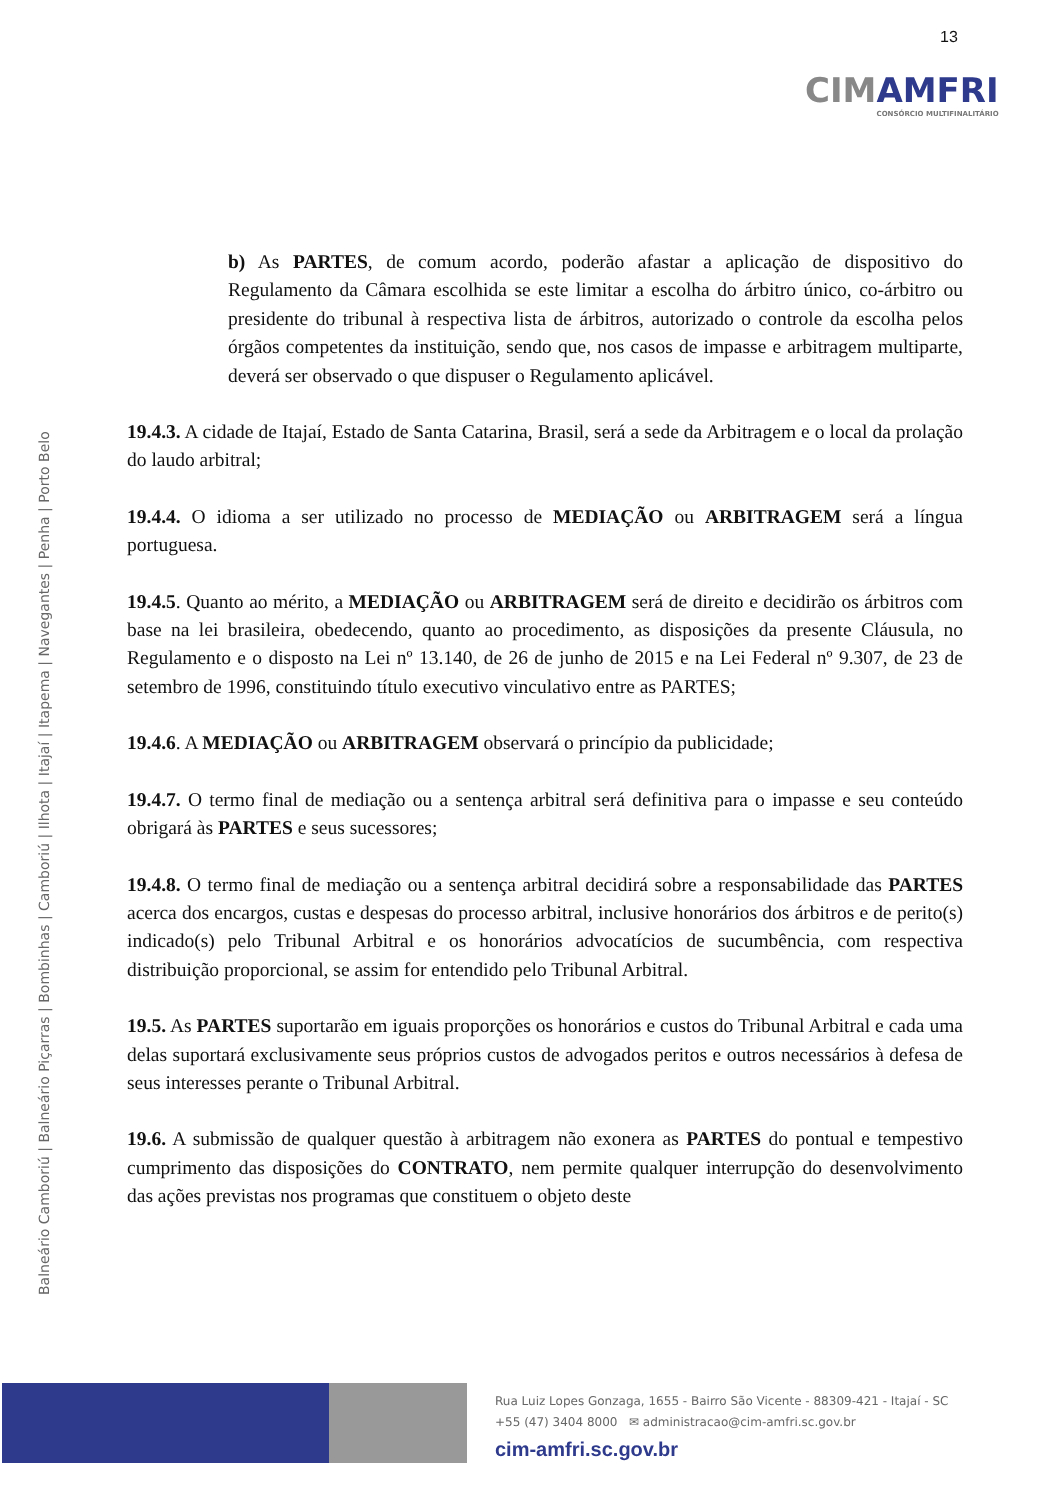13
CIMAMFRI
CONSÓRCIO MULTIFINALITÁRIO
Balneário Camboriú | Balneário Piçarras | Bombinhas | Camboriú | Ilhota | Itajaí | Itapema | Navegantes | Penha | Porto Belo
b) As PARTES, de comum acordo, poderão afastar a aplicação de dispositivo do Regulamento da Câmara escolhida se este limitar a escolha do árbitro único, co-árbitro ou presidente do tribunal à respectiva lista de árbitros, autorizado o controle da escolha pelos órgãos competentes da instituição, sendo que, nos casos de impasse e arbitragem multiparte, deverá ser observado o que dispuser o Regulamento aplicável.
19.4.3. A cidade de Itajaí, Estado de Santa Catarina, Brasil, será a sede da Arbitragem e o local da prolação do laudo arbitral;
19.4.4. O idioma a ser utilizado no processo de MEDIAÇÃO ou ARBITRAGEM será a língua portuguesa.
19.4.5. Quanto ao mérito, a MEDIAÇÃO ou ARBITRAGEM será de direito e decidirão os árbitros com base na lei brasileira, obedecendo, quanto ao procedimento, as disposições da presente Cláusula, no Regulamento e o disposto na Lei nº 13.140, de 26 de junho de 2015 e na Lei Federal nº 9.307, de 23 de setembro de 1996, constituindo título executivo vinculativo entre as PARTES;
19.4.6. A MEDIAÇÃO ou ARBITRAGEM observará o princípio da publicidade;
19.4.7. O termo final de mediação ou a sentença arbitral será definitiva para o impasse e seu conteúdo obrigará às PARTES e seus sucessores;
19.4.8. O termo final de mediação ou a sentença arbitral decidirá sobre a responsabilidade das PARTES acerca dos encargos, custas e despesas do processo arbitral, inclusive honorários dos árbitros e de perito(s) indicado(s) pelo Tribunal Arbitral e os honorários advocatícios de sucumbência, com respectiva distribuição proporcional, se assim for entendido pelo Tribunal Arbitral.
19.5. As PARTES suportarão em iguais proporções os honorários e custos do Tribunal Arbitral e cada uma delas suportará exclusivamente seus próprios custos de advogados peritos e outros necessários à defesa de seus interesses perante o Tribunal Arbitral.
19.6. A submissão de qualquer questão à arbitragem não exonera as PARTES do pontual e tempestivo cumprimento das disposições do CONTRATO, nem permite qualquer interrupção do desenvolvimento das ações previstas nos programas que constituem o objeto deste
Rua Luiz Lopes Gonzaga, 1655 - Bairro São Vicente - 88309-421 - Itajaí - SC
+55 (47) 3404 8000 ✉ administracao@cim-amfri.sc.gov.br
cim-amfri.sc.gov.br